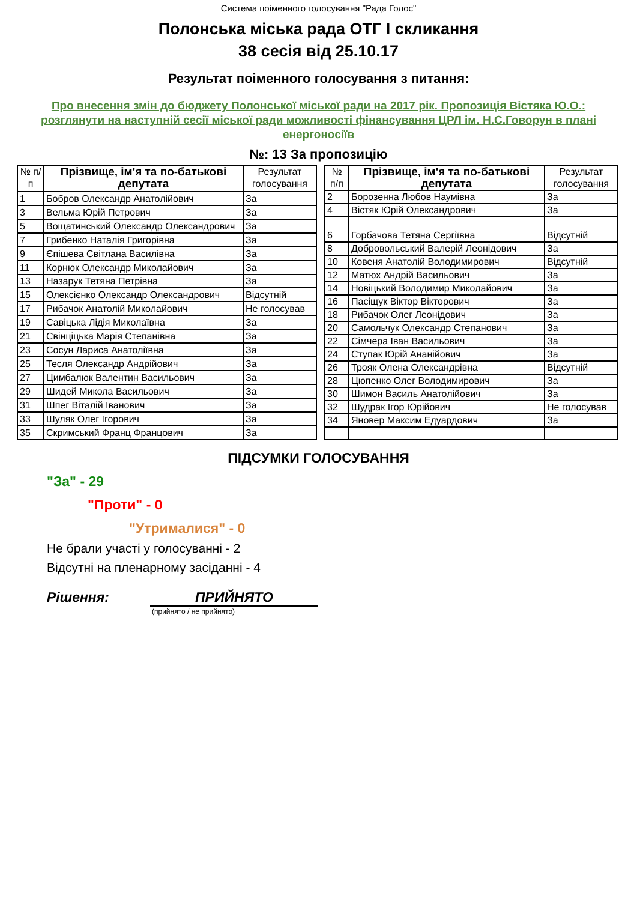Система поіменного голосування "Рада Голос"
Полонська міська рада ОТГ I скликання
38 сесія від 25.10.17
Результат поіменного голосування з питання:
Про внесення змін до бюджету Полонської міської ради на 2017 рік. Пропозиція Вістяка Ю.О.: розглянути на наступній сесії міської ради можливості фінансування ЦРЛ ім. Н.С.Говорун в плані енергоносіїв
№: 13 За пропозицію
| № п/п | Прізвище, ім'я та по-батькові депутата | Результат голосування |
| --- | --- | --- |
| 1 | Бобров Олександр Анатолійович | За |
| 3 | Вельма Юрій Петрович | За |
| 5 | Вощатинський Олександр Олександрович | За |
| 7 | Грибенко Наталія Григорівна | За |
| 9 | Єпішева Світлана Василівна | За |
| 11 | Корнюк Олександр Миколайович | За |
| 13 | Назарук Тетяна Петрівна | За |
| 15 | Олексієнко Олександр Олександрович | Відсутній |
| 17 | Рибачок Анатолій Миколайович | Не голосував |
| 19 | Савіцька Лідія Миколаївна | За |
| 21 | Свінціцька Марія Степанівна | За |
| 23 | Сосун Лариса Анатоліївна | За |
| 25 | Тесля Олександр Андрійович | За |
| 27 | Цимбалюк Валентин Васильович | За |
| 29 | Шидей Микола Васильович | За |
| 31 | Шпег Віталій Іванович | За |
| 33 | Шуляк Олег Ігорович | За |
| 35 | Скримський Франц Францович | За |
| № п/п | Прізвище, ім'я та по-батькові депутата | Результат голосування |
| --- | --- | --- |
| 2 | Борозенна Любов Наумівна | За |
| 4 | Вістяк Юрій Олександрович | За |
| 6 | Горбачова Тетяна Сергіївна | Відсутній |
| 8 | Добровольський Валерій Леонідович | За |
| 10 | Ковеня Анатолій Володимирович | Відсутній |
| 12 | Матюх Андрій Васильович | За |
| 14 | Новіцький Володимир Миколайович | За |
| 16 | Пасіщук Віктор Вікторович | За |
| 18 | Рибачок Олег Леонідович | За |
| 20 | Самольчук Олександр Степанович | За |
| 22 | Сімчера Іван Васильович | За |
| 24 | Ступак Юрій Ананійович | За |
| 26 | Трояк Олена Олександрівна | Відсутній |
| 28 | Цюпенко Олег Володимирович | За |
| 30 | Шимон Василь Анатолійович | За |
| 32 | Шудрак Ігор Юрійович | Не голосував |
| 34 | Яновер Максим Едуардович | За |
ПІДСУМКИ ГОЛОСУВАННЯ
"За" - 29
"Проти" - 0
"Утрималися" - 0
Не брали участі у голосуванні - 2
Відсутні на пленарному засіданні - 4
Рішення: ПРИЙНЯТО
(прийнято / не прийнято)